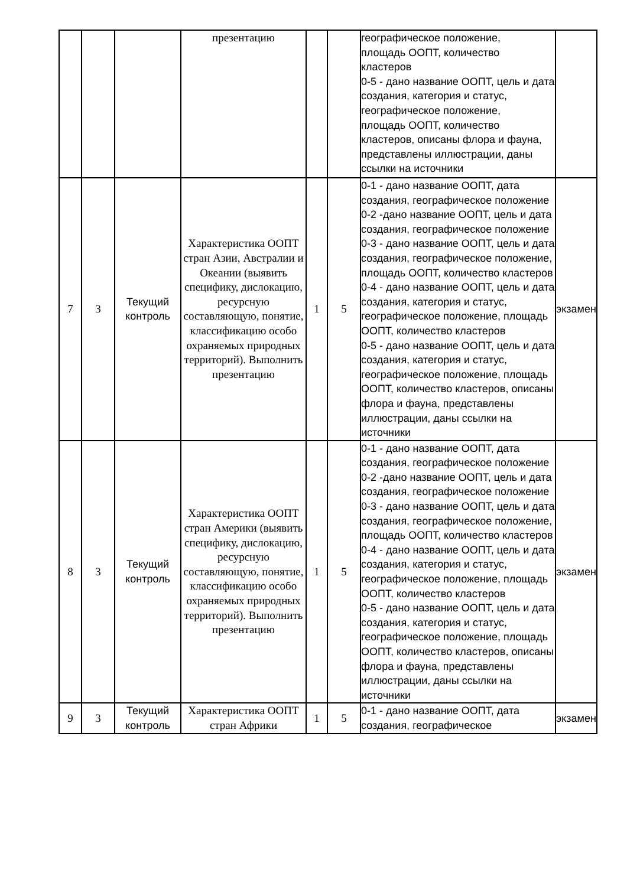| | | | презентацию | | | географическое положение, площадь ООПТ, количество кластеров 0-5 - дано название ООПТ, цель и дата создания, категория и статус, географическое положение, площадь ООПТ, количество кластеров, описаны флора и фауна, представлены иллюстрации, даны ссылки на источники | |
| 7 | 3 | Текущий контроль | Характеристика ООПТ стран Азии, Австралии и Океании (выявить специфику, дислокацию, ресурсную составляющую, понятие, классификацию особо охраняемых природных территорий). Выполнить презентацию | 1 | 5 | 0-1 - дано название ООПТ, дата создания, географическое положение 0-2 -дано название ООПТ, цель и дата создания, географическое положение 0-3 - дано название ООПТ, цель и дата создания, географическое положение, площадь ООПТ, количество кластеров 0-4 - дано название ООПТ, цель и дата создания, категория и статус, географическое положение, площадь ООПТ, количество кластеров 0-5 - дано название ООПТ, цель и дата создания, категория и статус, географическое положение, площадь ООПТ, количество кластеров, описаны флора и фауна, представлены иллюстрации, даны ссылки на источники | экзамен |
| 8 | 3 | Текущий контроль | Характеристика ООПТ стран Америки (выявить специфику, дислокацию, ресурсную составляющую, понятие, классификацию особо охраняемых природных территорий). Выполнить презентацию | 1 | 5 | 0-1 - дано название ООПТ, дата создания, географическое положение 0-2 -дано название ООПТ, цель и дата создания, географическое положение 0-3 - дано название ООПТ, цель и дата создания, географическое положение, площадь ООПТ, количество кластеров 0-4 - дано название ООПТ, цель и дата создания, категория и статус, географическое положение, площадь ООПТ, количество кластеров 0-5 - дано название ООПТ, цель и дата создания, категория и статус, географическое положение, площадь ООПТ, количество кластеров, описаны флора и фауна, представлены иллюстрации, даны ссылки на источники | экзамен |
| 9 | 3 | Текущий контроль | Характеристика ООПТ стран Африки | 1 | 5 | 0-1 - дано название ООПТ, дата создания, географическое | экзамен |